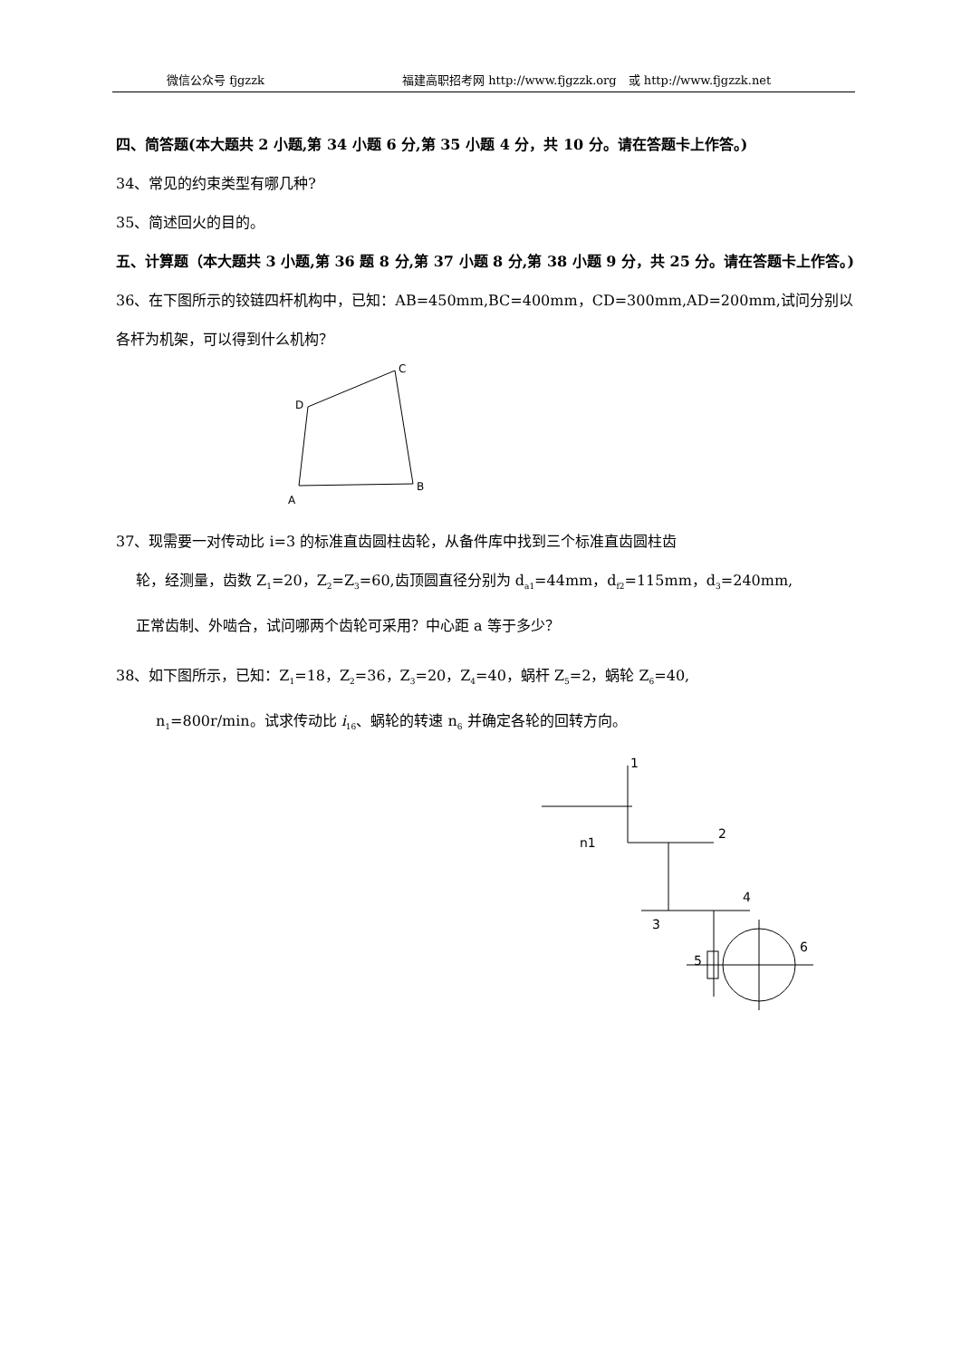微信公众号 fjgzzk 福建高职招考网 http://www.fjgzzk.org　或 http://www.fjgzzk.net
四、简答题(本大题共 2 小题,第 34 小题 6 分,第 35 小题 4 分，共 10 分。请在答题卡上作答。)
34、常见的约束类型有哪几种?
35、简述回火的目的。
五、计算题（本大题共 3 小题,第 36 题 8 分,第 37 小题 8 分,第 38 小题 9 分，共 25 分。请在答题卡上作答。)
36、在下图所示的铰链四杆机构中，已知：AB=450mm,BC=400mm，CD=300mm,AD=200mm,试问分别以各杆为机架，可以得到什么机构？
A
B
C
D
37、现需要一对传动比 i=3 的标准直齿圆柱齿轮，从备件库中找到三个标准直齿圆柱齿
轮，经测量，齿数 Z<sub>1</sub>=20，Z<sub>2</sub>=Z<sub>3</sub>=60,齿顶圆直径分别为 d<sub>a1</sub>=44mm，d<sub>f2</sub>=115mm，d<sub>3</sub>=240mm,
正常齿制、外啮合，试问哪两个齿轮可采用？中心距 a 等于多少？
38、如下图所示，已知：Z<sub>1</sub>=18，Z<sub>2</sub>=36，Z<sub>3</sub>=20，Z<sub>4</sub>=40，蜗杆 Z<sub>5</sub>=2，蜗轮 Z<sub>6</sub>=40,
n<sub>1</sub>=800r/min。试求传动比 i<sub>16</sub>、蜗轮的转速 n<sub>6</sub> 并确定各轮的回转方向。
1
2
3
4
5
6
n1